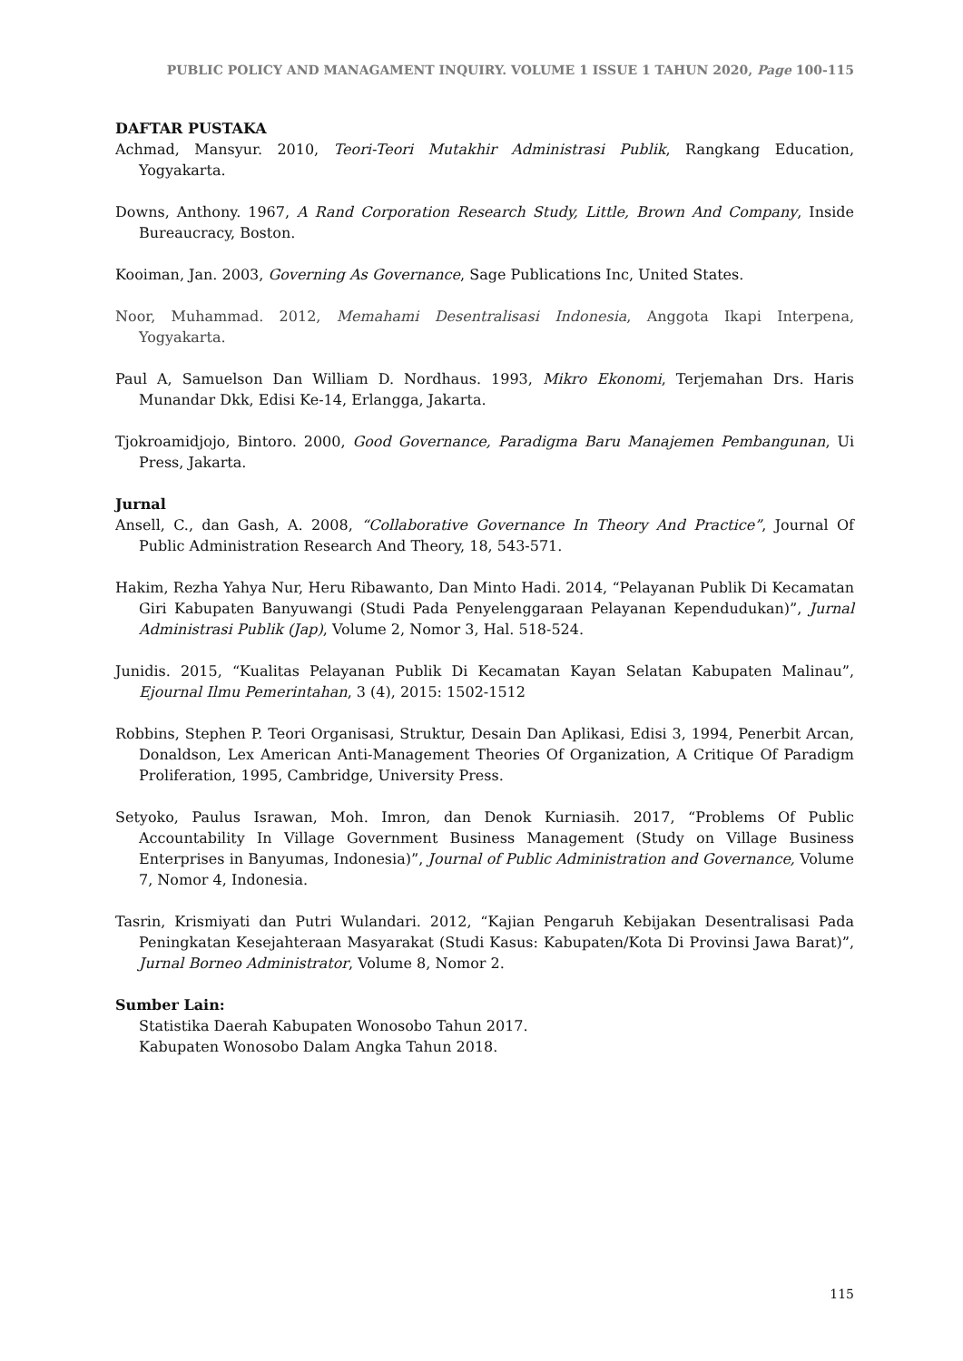PUBLIC POLICY AND MANAGAMENT INQUIRY. VOLUME 1 ISSUE 1 TAHUN 2020, Page 100-115
DAFTAR PUSTAKA
Achmad, Mansyur. 2010, Teori-Teori Mutakhir Administrasi Publik, Rangkang Education, Yogyakarta.
Downs, Anthony. 1967, A Rand Corporation Research Study, Little, Brown And Company, Inside Bureaucracy, Boston.
Kooiman, Jan. 2003, Governing As Governance, Sage Publications Inc, United States.
Noor, Muhammad. 2012, Memahami Desentralisasi Indonesia, Anggota Ikapi Interpena, Yogyakarta.
Paul A, Samuelson Dan William D. Nordhaus. 1993, Mikro Ekonomi, Terjemahan Drs. Haris Munandar Dkk, Edisi Ke-14, Erlangga, Jakarta.
Tjokroamidjojo, Bintoro. 2000, Good Governance, Paradigma Baru Manajemen Pembangunan, Ui Press, Jakarta.
Jurnal
Ansell, C., dan Gash, A. 2008, “Collaborative Governance In Theory And Practice”, Journal Of Public Administration Research And Theory, 18, 543-571.
Hakim, Rezha Yahya Nur, Heru Ribawanto, Dan Minto Hadi. 2014, “Pelayanan Publik Di Kecamatan Giri Kabupaten Banyuwangi (Studi Pada Penyelenggaraan Pelayanan Kependudukan)”, Jurnal Administrasi Publik (Jap), Volume 2, Nomor 3, Hal. 518-524.
Junidis. 2015, “Kualitas Pelayanan Publik Di Kecamatan Kayan Selatan Kabupaten Malinau”, Ejournal Ilmu Pemerintahan, 3 (4), 2015: 1502-1512
Robbins, Stephen P. Teori Organisasi, Struktur, Desain Dan Aplikasi, Edisi 3, 1994, Penerbit Arcan, Donaldson, Lex American Anti-Management Theories Of Organization, A Critique Of Paradigm Proliferation, 1995, Cambridge, University Press.
Setyoko, Paulus Israwan, Moh. Imron, dan Denok Kurniasih. 2017, “Problems Of Public Accountability In Village Government Business Management (Study on Village Business Enterprises in Banyumas, Indonesia)”, Journal of Public Administration and Governance, Volume 7, Nomor 4, Indonesia.
Tasrin, Krismiyati dan Putri Wulandari. 2012, “Kajian Pengaruh Kebijakan Desentralisasi Pada Peningkatan Kesejahteraan Masyarakat (Studi Kasus: Kabupaten/Kota Di Provinsi Jawa Barat)”, Jurnal Borneo Administrator, Volume 8, Nomor 2.
Sumber Lain:
Statistika Daerah Kabupaten Wonosobo Tahun 2017.
Kabupaten Wonosobo Dalam Angka Tahun 2018.
115